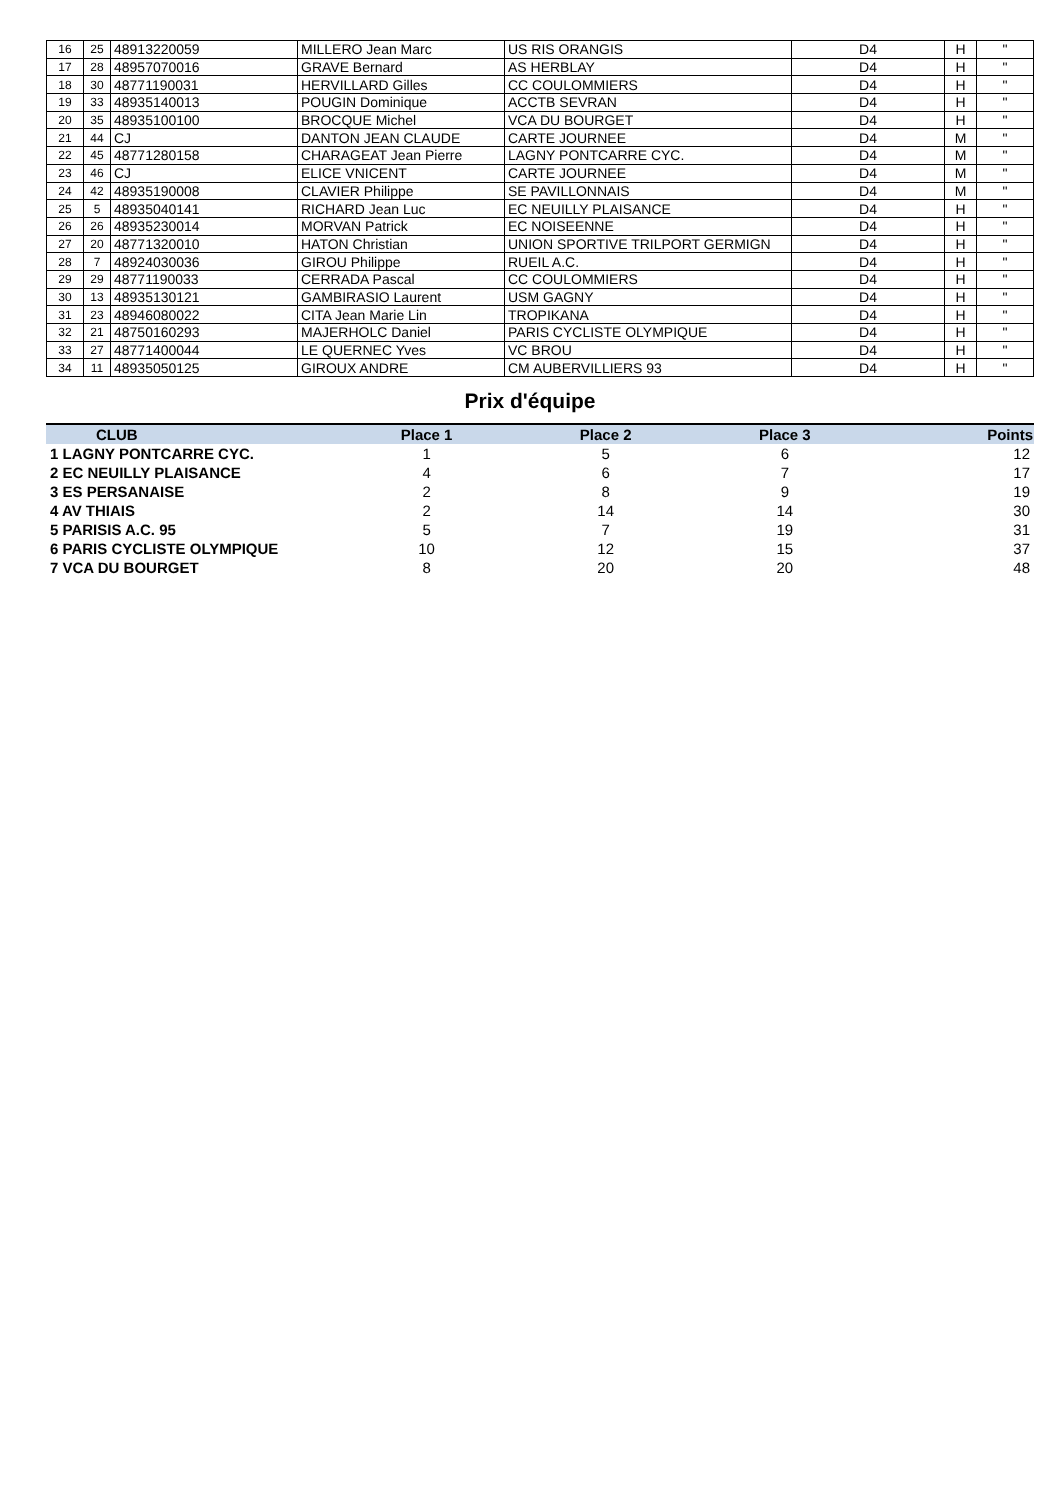| 16 | 25 | 48913220059 | MILLERO Jean Marc | US RIS ORANGIS | D4 | H | " |
| 17 | 28 | 48957070016 | GRAVE Bernard | AS HERBLAY | D4 | H | " |
| 18 | 30 | 48771190031 | HERVILLARD Gilles | CC COULOMMIERS | D4 | H | " |
| 19 | 33 | 48935140013 | POUGIN Dominique | ACCTB SEVRAN | D4 | H | " |
| 20 | 35 | 48935100100 | BROCQUE Michel | VCA DU BOURGET | D4 | H | " |
| 21 | 44 | CJ | DANTON JEAN CLAUDE | CARTE JOURNEE | D4 | M | " |
| 22 | 45 | 48771280158 | CHARAGEAT Jean Pierre | LAGNY PONTCARRE CYC. | D4 | M | " |
| 23 | 46 | CJ | ELICE VNICENT | CARTE JOURNEE | D4 | M | " |
| 24 | 42 | 48935190008 | CLAVIER Philippe | SE PAVILLONNAIS | D4 | M | " |
| 25 | 5 | 48935040141 | RICHARD Jean Luc | EC NEUILLY PLAISANCE | D4 | H | " |
| 26 | 26 | 48935230014 | MORVAN Patrick | EC NOISEENNE | D4 | H | " |
| 27 | 20 | 48771320010 | HATON Christian | UNION SPORTIVE TRILPORT GERMIGN | D4 | H | " |
| 28 | 7 | 48924030036 | GIROU Philippe | RUEIL A.C. | D4 | H | " |
| 29 | 29 | 48771190033 | CERRADA Pascal | CC COULOMMIERS | D4 | H | " |
| 30 | 13 | 48935130121 | GAMBIRASIO Laurent | USM GAGNY | D4 | H | " |
| 31 | 23 | 48946080022 | CITA Jean Marie Lin | TROPIKANA | D4 | H | " |
| 32 | 21 | 48750160293 | MAJERHOLC Daniel | PARIS CYCLISTE OLYMPIQUE | D4 | H | " |
| 33 | 27 | 48771400044 | LE QUERNEC Yves | VC BROU | D4 | H | " |
| 34 | 11 | 48935050125 | GIROUX ANDRE | CM AUBERVILLIERS 93 | D4 | H | " |
Prix d'équipe
| CLUB | Place 1 | Place 2 | Place 3 | Points |
| --- | --- | --- | --- | --- |
| 1 LAGNY PONTCARRE CYC. | 1 | 5 | 6 | 12 |
| 2 EC NEUILLY PLAISANCE | 4 | 6 | 7 | 17 |
| 3 ES PERSANAISE | 2 | 8 | 9 | 19 |
| 4 AV THIAIS | 2 | 14 | 14 | 30 |
| 5 PARISIS A.C. 95 | 5 | 7 | 19 | 31 |
| 6 PARIS CYCLISTE OLYMPIQUE | 10 | 12 | 15 | 37 |
| 7 VCA DU BOURGET | 8 | 20 | 20 | 48 |